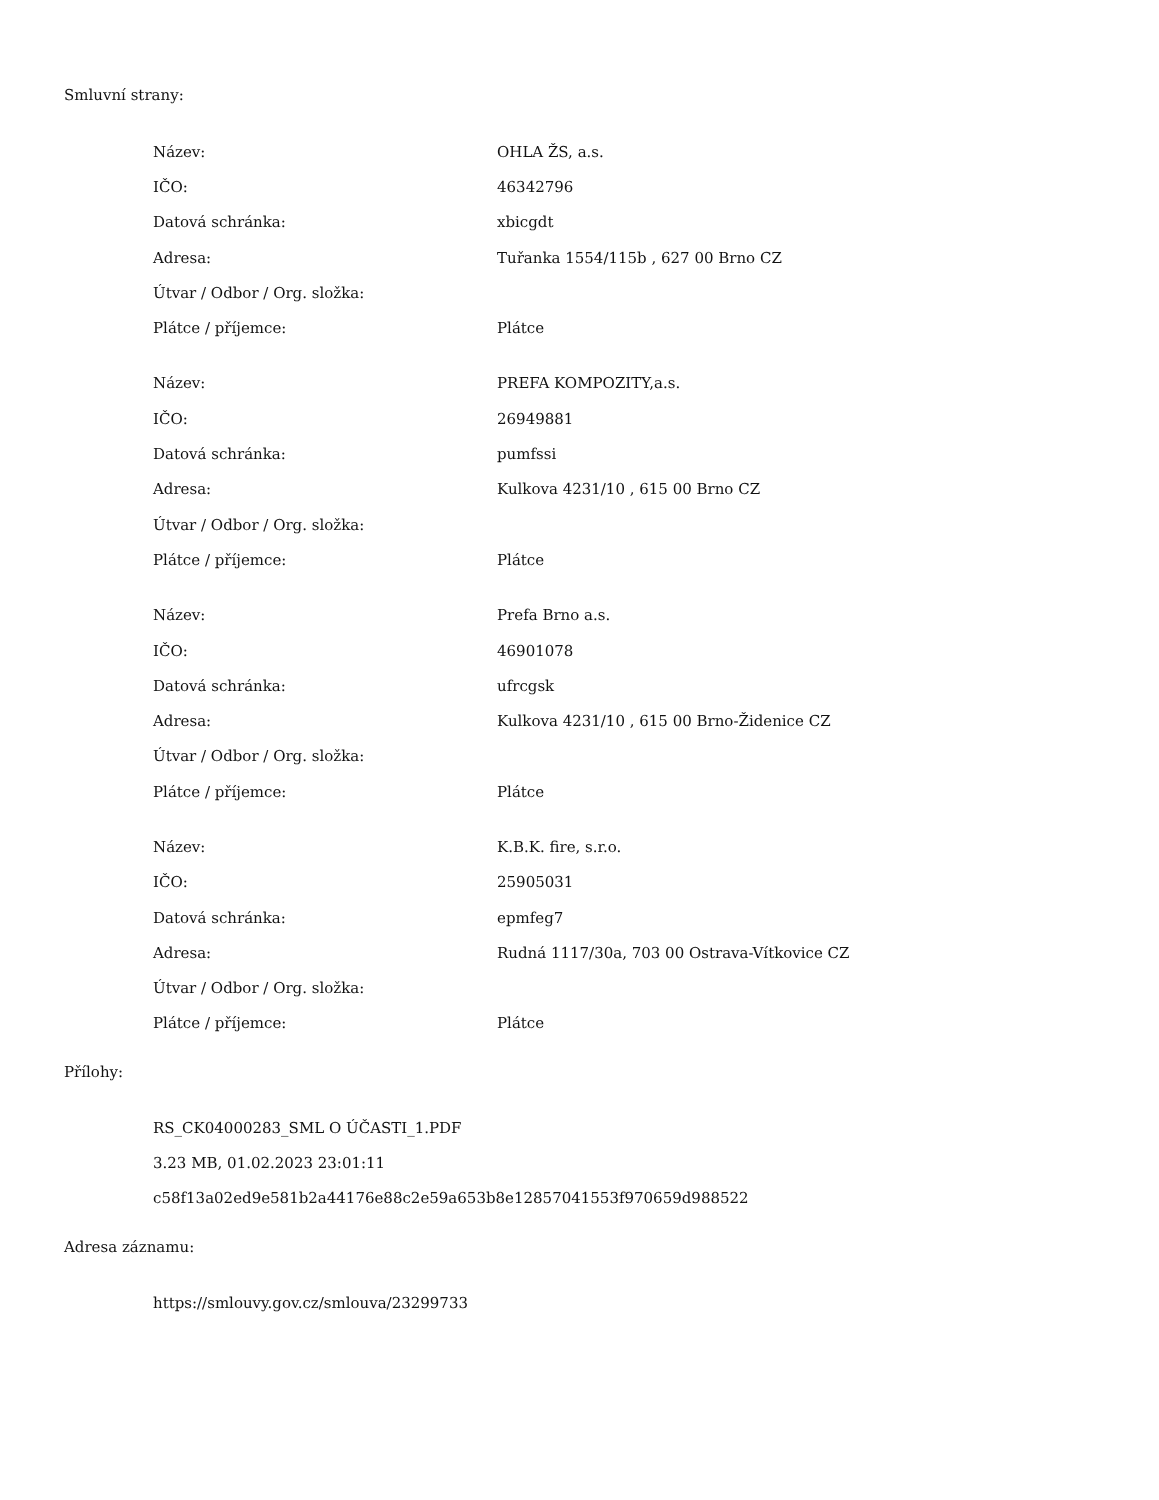Smluvní strany:
| Název: | OHLA ŽS, a.s. |
| IČO: | 46342796 |
| Datová schránka: | xbicgdt |
| Adresa: | Tuřanka 1554/115b , 627 00 Brno CZ |
| Útvar / Odbor / Org. složka: | |
| Plátce / příjemce: | Plátce |
| Název: | PREFA KOMPOZITY,a.s. |
| IČO: | 26949881 |
| Datová schránka: | pumfssi |
| Adresa: | Kulkova 4231/10 , 615 00 Brno CZ |
| Útvar / Odbor / Org. složka: | |
| Plátce / příjemce: | Plátce |
| Název: | Prefa Brno a.s. |
| IČO: | 46901078 |
| Datová schránka: | ufrcgsk |
| Adresa: | Kulkova 4231/10 , 615 00 Brno-Židenice CZ |
| Útvar / Odbor / Org. složka: | |
| Plátce / příjemce: | Plátce |
| Název: | K.B.K. fire, s.r.o. |
| IČO: | 25905031 |
| Datová schránka: | epmfeg7 |
| Adresa: | Rudná 1117/30a, 703 00 Ostrava-Vítkovice CZ |
| Útvar / Odbor / Org. složka: | |
| Plátce / příjemce: | Plátce |
Přílohy:
RS_CK04000283_SML O ÚČASTI_1.PDF
3.23 MB, 01.02.2023 23:01:11
c58f13a02ed9e581b2a44176e88c2e59a653b8e12857041553f970659d988522
Adresa záznamu:
https://smlouvy.gov.cz/smlouva/23299733